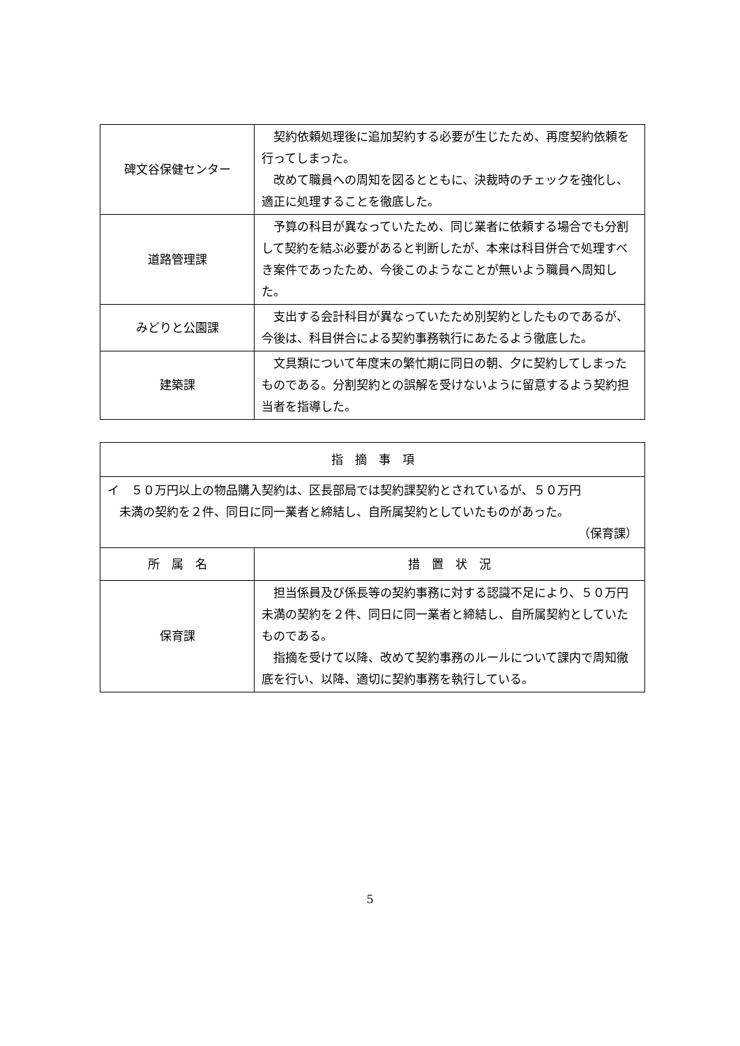| 碑文谷保健センター | 契約依頼処理後に追加契約する必要が生じたため、再度契約依頼を行ってしまった。 改めて職員への周知を図るとともに、決裁時のチェックを強化し、適正に処理することを徹底した。 |
| 道路管理課 | 予算の科目が異なっていたため、同じ業者に依頼する場合でも分割して契約を結ぶ必要があると判断したが、本来は科目併合で処理すべき案件であったため、今後このようなことが無いよう職員へ周知した。 |
| みどりと公園課 | 支出する会計科目が異なっていたため別契約としたものであるが、今後は、科目併合による契約事務執行にあたるよう徹底した。 |
| 建築課 | 文具類について年度末の繁忙期に同日の朝、夕に契約してしまったものである。分割契約との誤解を受けないように留意するよう契約担当者を指導した。 |
| 指 摘 事 項 | |
| --- | --- |
| イ ５０万円以上の物品購入契約は、区長部局では契約課契約とされているが、５０万円 未満の契約を２件、同日に同一業者と締結し、自所属契約としていたものがあった。 （保育課） | |
| 所 属 名 | 措 置 状 況 |
| 保育課 | 担当係員及び係長等の契約事務に対する認識不足により、５０万円未満の契約を２件、同日に同一業者と締結し、自所属契約としていたものである。 指摘を受けて以降、改めて契約事務のルールについて課内で周知徹底を行い、以降、適切に契約事務を執行している。 |
5